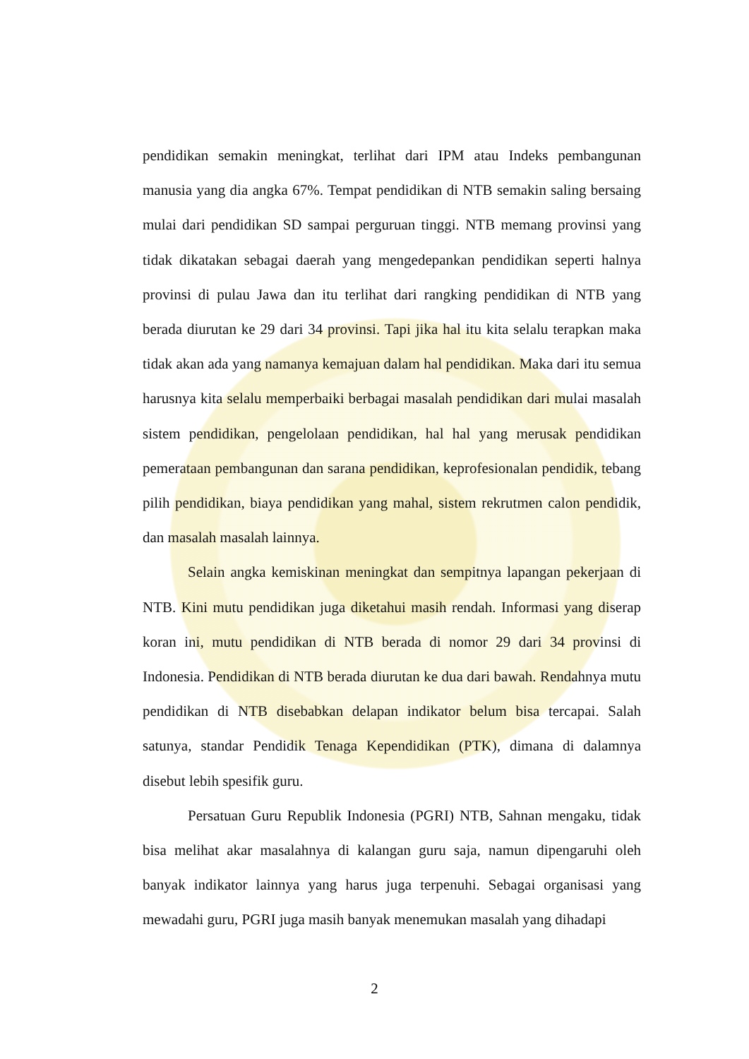pendidikan semakin meningkat, terlihat dari IPM atau Indeks pembangunan manusia yang dia angka 67%. Tempat pendidikan di NTB semakin saling bersaing mulai dari pendidikan SD sampai perguruan tinggi. NTB memang provinsi yang tidak dikatakan sebagai daerah yang mengedepankan pendidikan seperti halnya provinsi di pulau Jawa dan itu terlihat dari rangking pendidikan di NTB yang berada diurutan ke 29 dari 34 provinsi. Tapi jika hal itu kita selalu terapkan maka tidak akan ada yang namanya kemajuan dalam hal pendidikan. Maka dari itu semua harusnya kita selalu memperbaiki berbagai masalah pendidikan dari mulai masalah sistem pendidikan, pengelolaan pendidikan, hal hal yang merusak pendidikan pemerataan pembangunan dan sarana pendidikan, keprofesionalan pendidik, tebang pilih pendidikan, biaya pendidikan yang mahal, sistem rekrutmen calon pendidik, dan masalah masalah lainnya.
Selain angka kemiskinan meningkat dan sempitnya lapangan pekerjaan di NTB. Kini mutu pendidikan juga diketahui masih rendah. Informasi yang diserap koran ini, mutu pendidikan di NTB berada di nomor 29 dari 34 provinsi di Indonesia. Pendidikan di NTB berada diurutan ke dua dari bawah. Rendahnya mutu pendidikan di NTB disebabkan delapan indikator belum bisa tercapai. Salah satunya, standar Pendidik Tenaga Kependidikan (PTK), dimana di dalamnya disebut lebih spesifik guru.
Persatuan Guru Republik Indonesia (PGRI) NTB, Sahnan mengaku, tidak bisa melihat akar masalahnya di kalangan guru saja, namun dipengaruhi oleh banyak indikator lainnya yang harus juga terpenuhi. Sebagai organisasi yang mewadahi guru, PGRI juga masih banyak menemukan masalah yang dihadapi
2